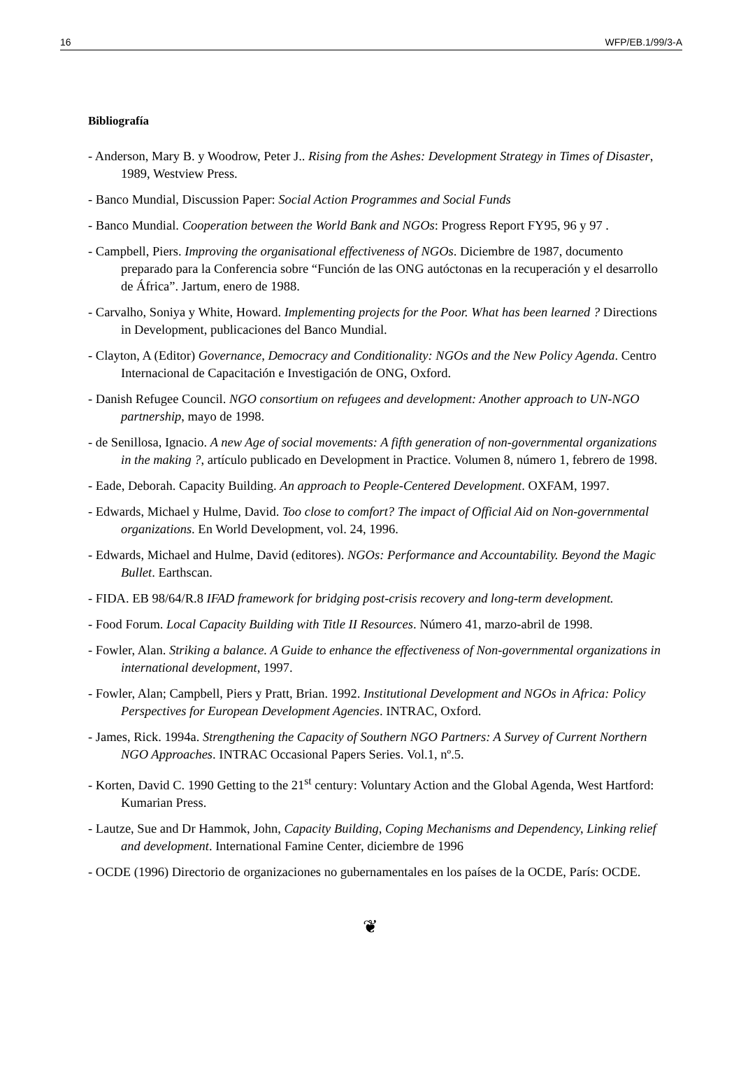16 WFP/EB.1/99/3-A
Bibliografía
- Anderson, Mary B. y Woodrow, Peter J.. Rising from the Ashes: Development Strategy in Times of Disaster, 1989, Westview Press.
- Banco Mundial, Discussion Paper: Social Action Programmes and Social Funds
- Banco Mundial. Cooperation between the World Bank and NGOs: Progress Report FY95, 96 y 97 .
- Campbell, Piers. Improving the organisational effectiveness of NGOs. Diciembre de 1987, documento preparado para la Conferencia sobre “Función de las ONG autóctonas en la recuperación y el desarrollo de África”. Jartum, enero de 1988.
- Carvalho, Soniya y White, Howard. Implementing projects for the Poor. What has been learned ? Directions in Development, publicaciones del Banco Mundial.
- Clayton, A (Editor) Governance, Democracy and Conditionality: NGOs and the New Policy Agenda. Centro Internacional de Capacitación e Investigación de ONG, Oxford.
- Danish Refugee Council. NGO consortium on refugees and development: Another approach to UN-NGO partnership, mayo de 1998.
- de Senillosa, Ignacio. A new Age of social movements: A fifth generation of non-governmental organizations in the making ?, artículo publicado en Development in Practice. Volumen 8, número 1, febrero de 1998.
- Eade, Deborah. Capacity Building. An approach to People-Centered Development. OXFAM, 1997.
- Edwards, Michael y Hulme, David. Too close to comfort? The impact of Official Aid on Non-governmental organizations. En World Development, vol. 24, 1996.
- Edwards, Michael and Hulme, David (editores). NGOs: Performance and Accountability. Beyond the Magic Bullet. Earthscan.
- FIDA. EB 98/64/R.8 IFAD framework for bridging post-crisis recovery and long-term development.
- Food Forum. Local Capacity Building with Title II Resources. Número 41, marzo-abril de 1998.
- Fowler, Alan. Striking a balance. A Guide to enhance the effectiveness of Non-governmental organizations in international development, 1997.
- Fowler, Alan; Campbell, Piers y Pratt, Brian. 1992. Institutional Development and NGOs in Africa: Policy Perspectives for European Development Agencies. INTRAC, Oxford.
- James, Rick. 1994a. Strengthening the Capacity of Southern NGO Partners: A Survey of Current Northern NGO Approaches. INTRAC Occasional Papers Series. Vol.1, nº.5.
- Korten, David C. 1990 Getting to the 21<sup>st</sup> century: Voluntary Action and the Global Agenda, West Hartford: Kumarian Press.
- Lautze, Sue and Dr Hammok, John, Capacity Building, Coping Mechanisms and Dependency, Linking relief and development. International Famine Center, diciembre de 1996
- OCDE (1996) Directorio de organizaciones no gubernamentales en los países de la OCDE, París: OCDE.
❦